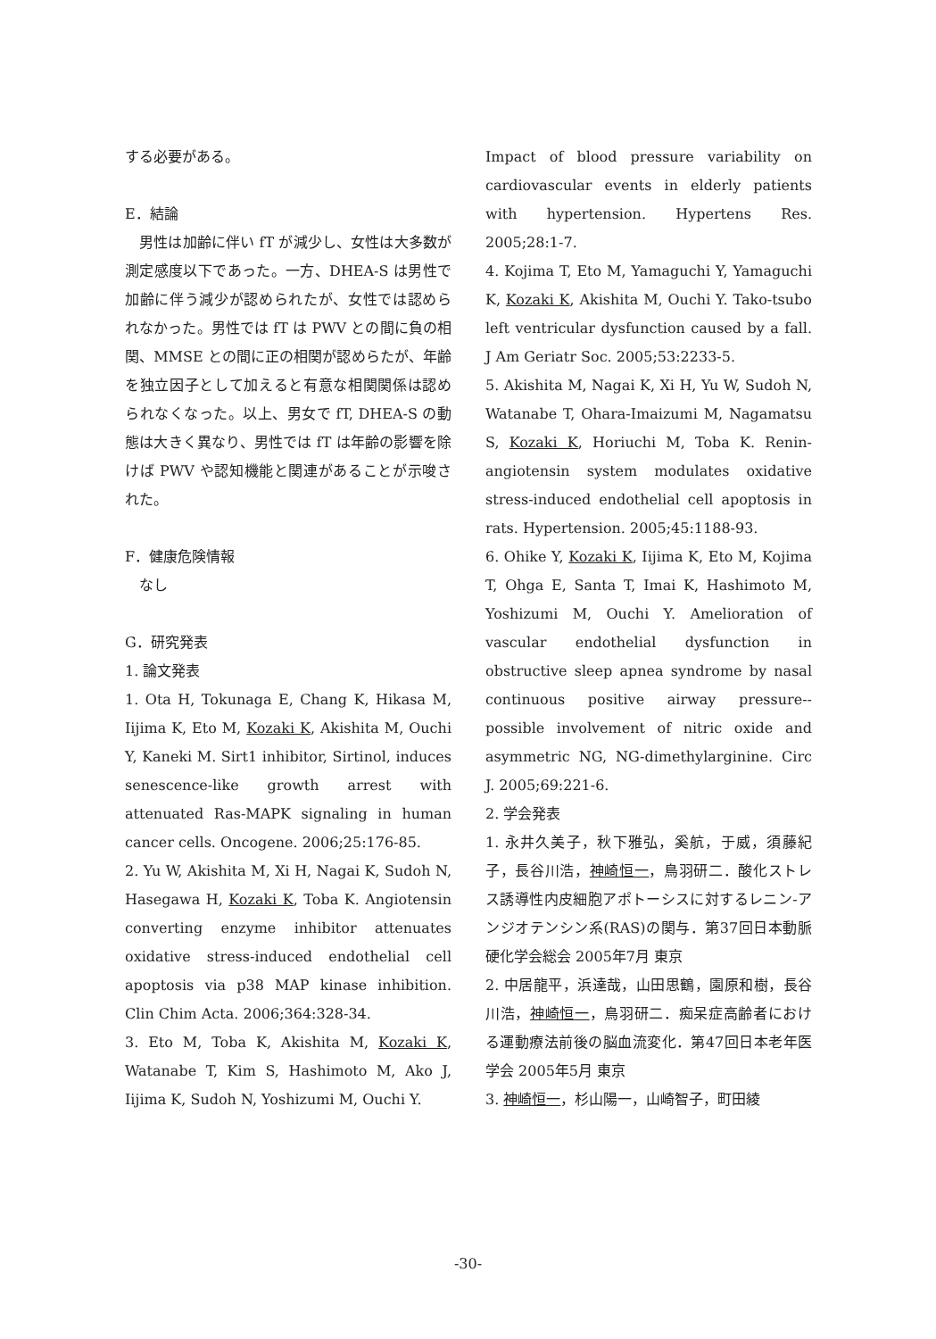する必要がある。
E．結論
　男性は加齢に伴い fT が減少し、女性は大多数が測定感度以下であった。一方、DHEA-S は男性で加齢に伴う減少が認められたが、女性では認められなかった。男性では fT は PWV との間に負の相関、MMSE との間に正の相関が認めらたが、年齢を独立因子として加えると有意な相関関係は認められなくなった。以上、男女で fT, DHEA-S の動態は大きく異なり、男性では fT は年齢の影響を除けば PWV や認知機能と関連があることが示唆された。
F．健康危険情報
　なし
G．研究発表
1. 論文発表
1. Ota H, Tokunaga E, Chang K, Hikasa M, Iijima K, Eto M, Kozaki K, Akishita M, Ouchi Y, Kaneki M. Sirt1 inhibitor, Sirtinol, induces senescence-like growth arrest with attenuated Ras-MAPK signaling in human cancer cells. Oncogene. 2006;25:176-85.
2. Yu W, Akishita M, Xi H, Nagai K, Sudoh N, Hasegawa H, Kozaki K, Toba K. Angiotensin converting enzyme inhibitor attenuates oxidative stress-induced endothelial cell apoptosis via p38 MAP kinase inhibition. Clin Chim Acta. 2006;364:328-34.
3. Eto M, Toba K, Akishita M, Kozaki K, Watanabe T, Kim S, Hashimoto M, Ako J, Iijima K, Sudoh N, Yoshizumi M, Ouchi Y.
Impact of blood pressure variability on cardiovascular events in elderly patients with hypertension. Hypertens Res. 2005;28:1-7.
4. Kojima T, Eto M, Yamaguchi Y, Yamaguchi K, Kozaki K, Akishita M, Ouchi Y. Tako-tsubo left ventricular dysfunction caused by a fall. J Am Geriatr Soc. 2005;53:2233-5.
5. Akishita M, Nagai K, Xi H, Yu W, Sudoh N, Watanabe T, Ohara-Imaizumi M, Nagamatsu S, Kozaki K, Horiuchi M, Toba K. Renin-angiotensin system modulates oxidative stress-induced endothelial cell apoptosis in rats. Hypertension. 2005;45:1188-93.
6. Ohike Y, Kozaki K, Iijima K, Eto M, Kojima T, Ohga E, Santa T, Imai K, Hashimoto M, Yoshizumi M, Ouchi Y. Amelioration of vascular endothelial dysfunction in obstructive sleep apnea syndrome by nasal continuous positive airway pressure--possible involvement of nitric oxide and asymmetric NG, NG-dimethylarginine. Circ J. 2005;69:221-6.
2. 学会発表
1. 永井久美子，秋下雅弘，奚航，于威，須藤紀子，長谷川浩，神崎恒一，鳥羽研二．酸化ストレス誘導性内皮細胞アポトーシスに対するレニン-アンジオテンシン系(RAS)の関与．第37回日本動脈硬化学会総会 2005年7月 東京
2. 中居龍平，浜達哉，山田思鶴，園原和樹，長谷川浩，神崎恒一，鳥羽研二．痴呆症高齢者における運動療法前後の脳血流変化．第47回日本老年医学会 2005年5月 東京
3. 神崎恒一，杉山陽一，山崎智子，町田綾
-30-